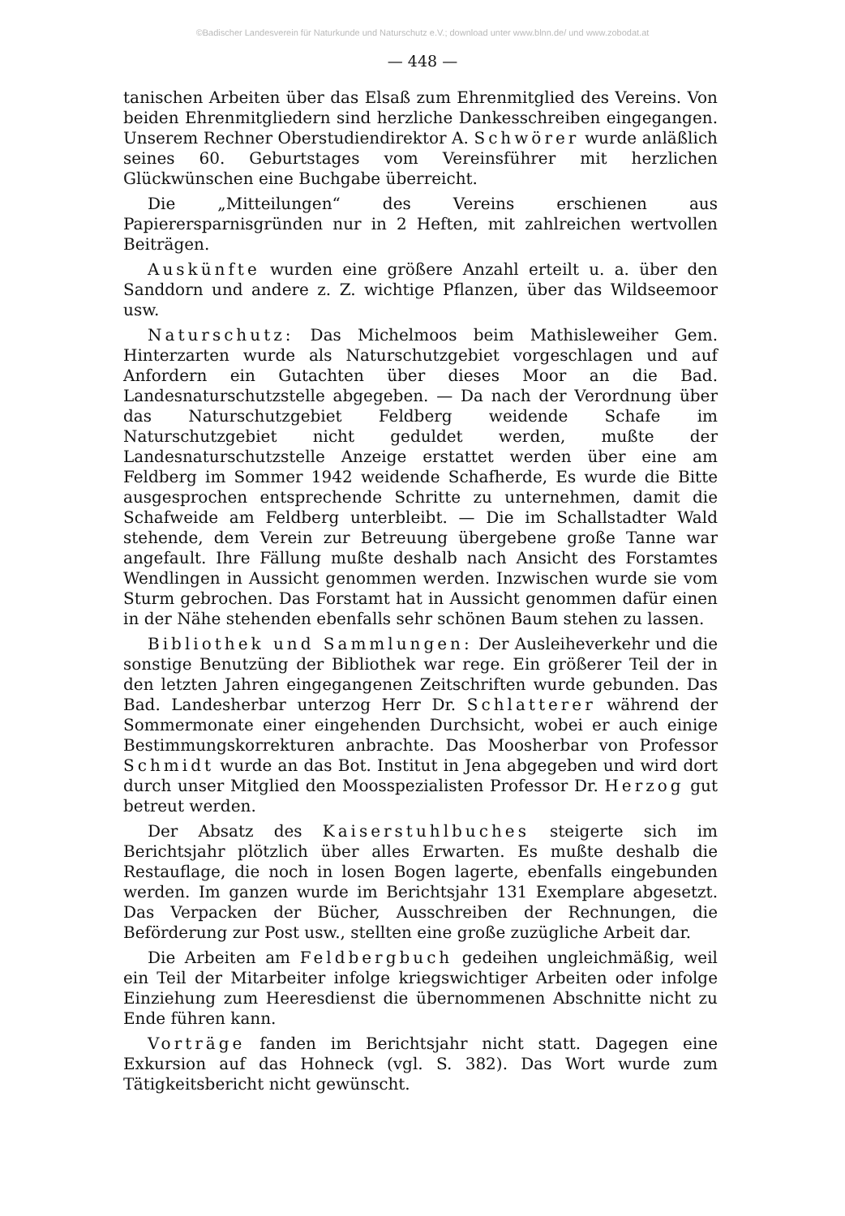©Badischer Landesverein für Naturkunde und Naturschutz e.V.; download unter www.blnn.de/ und www.zobodat.at
— 448 —
tanischen Arbeiten über das Elsaß zum Ehrenmitglied des Vereins. Von beiden Ehrenmitgliedern sind herzliche Dankesschreiben eingegangen. Unserem Rechner Oberstudiendirektor A. Schwörer wurde anläßlich seines 60. Geburtstages vom Vereinsführer mit herzlichen Glückwünschen eine Buchgabe überreicht.
Die „Mitteilungen“ des Vereins erschienen aus Papierersparnisgründen nur in 2 Heften, mit zahlreichen wertvollen Beiträgen.
Auskünfte wurden eine größere Anzahl erteilt u. a. über den Sanddorn und andere z. Z. wichtige Pflanzen, über das Wildseemoor usw.
Naturschutz: Das Michelmoos beim Mathisleweiher Gem. Hinterzarten wurde als Naturschutzgebiet vorgeschlagen und auf Anfordern ein Gutachten über dieses Moor an die Bad. Landesnaturschutzstelle abgegeben. — Da nach der Verordnung über das Naturschutzgebiet Feldberg weidende Schafe im Naturschutzgebiet nicht geduldet werden, mußte der Landesnaturschutzstelle Anzeige erstattet werden über eine am Feldberg im Sommer 1942 weidende Schafherde, Es wurde die Bitte ausgesprochen entsprechende Schritte zu unternehmen, damit die Schafweide am Feldberg unterbleibt. — Die im Schallstadter Wald stehende, dem Verein zur Betreuung übergebene große Tanne war angefault. Ihre Fällung mußte deshalb nach Ansicht des Forstamtes Wendlingen in Aussicht genommen werden. Inzwischen wurde sie vom Sturm gebrochen. Das Forstamt hat in Aussicht genommen dafür einen in der Nähe stehenden ebenfalls sehr schönen Baum stehen zu lassen.
Bibliothek und Sammlungen: Der Ausleiheverkehr und die sonstige Benutzüng der Bibliothek war rege. Ein größerer Teil der in den letzten Jahren eingegangenen Zeitschriften wurde gebunden. Das Bad. Landesherbar unterzog Herr Dr. Schlatterer während der Sommermonate einer eingehenden Durchsicht, wobei er auch einige Bestimmungskorrekturen anbrachte. Das Moosherbar von Professor Schmidt wurde an das Bot. Institut in Jena abgegeben und wird dort durch unser Mitglied den Moosspezialisten Professor Dr. Herzog gut betreut werden.
Der Absatz des Kaiserstuhlbuches steigerte sich im Berichtsjahr plötzlich über alles Erwarten. Es mußte deshalb die Restauflage, die noch in losen Bogen lagerte, ebenfalls eingebunden werden. Im ganzen wurde im Berichtsjahr 131 Exemplare abgesetzt. Das Verpacken der Bücher, Ausschreiben der Rechnungen, die Beförderung zur Post usw., stellten eine große zuzügliche Arbeit dar.
Die Arbeiten am Feldbergbuch gedeihen ungleichmäßig, weil ein Teil der Mitarbeiter infolge kriegswichtiger Arbeiten oder infolge Einziehung zum Heeresdienst die übernommenen Abschnitte nicht zu Ende führen kann.
Vorträge fanden im Berichtsjahr nicht statt. Dagegen eine Exkursion auf das Hohneck (vgl. S. 382). Das Wort wurde zum Tätigkeitsbericht nicht gewünscht.